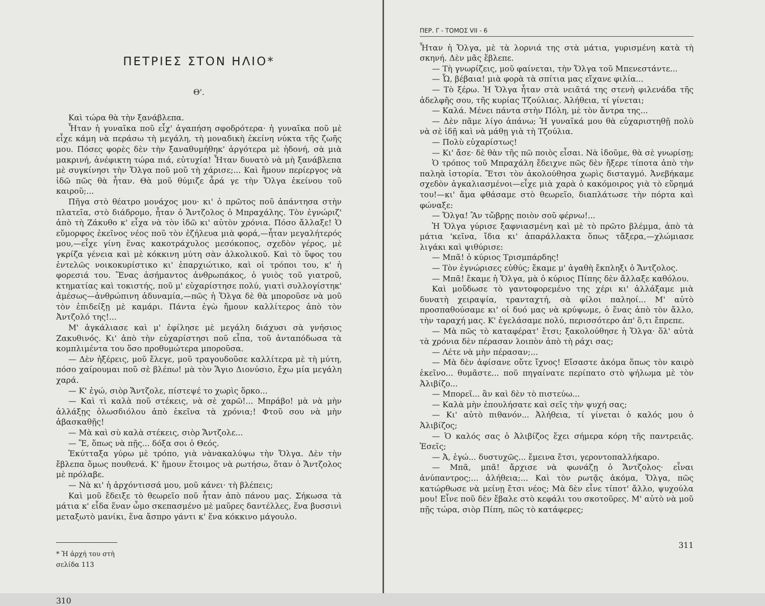ΠΕΤΡΙΕΣ ΣΤΟΝ ΗΛΙΟ*
Θ'.
Καὶ τώρα θὰ τὴν ξανάβλεπα.
Ἦταν ἡ γυναῖκα ποῦ εἶχ' ἀγαπήση σφοδρότερα· ἡ γυναῖκα ποῦ μὲ εἶχε κάμη νὰ περάσω τὴ μεγάλη, τὴ μοναδικὴ ἐκείνη νύκτα τῆς ζωῆς μου. Πόσες φορὲς δὲν τὴν ξαναθυμήθηκ' ἀργότερα μὲ ἡδονή, σὰ μιὰ μακρινή, ἀνέφικτη τώρα πιά, εὐτυχία! Ἦταν δυνατὸ νὰ μὴ ξανάβλεπα μὲ συγκίνησι τὴν Ὄλγα ποῦ μοῦ τὴ χάρισε;... Καὶ ἤμουν περίεργος νὰ ἰδῶ πῶς θὰ ἦταν. Θὰ μοῦ θύμιζε ἆρά γε τὴν Ὄλγα ἐκείνου τοῦ καιροῦ;...
Πῆγα στὸ θέατρο μονάχος μου· κι' ὁ πρῶτος ποῦ ἀπάντησα στὴν πλατεῖα, στὸ διάδρομο, ἦταν ὁ Ἄντζολος ὁ Μπραχάλης. Τὸν ἐγνώριζ' ἀπὸ τὴ Ζάκυθο κ' εἶχα νὰ τὸν ἰδῶ κι' αὐτὸν χρόνια. Πόσο ἄλλαξε! Ὁ εὔμορφος ἐκεῖνος νέος ποῦ τὸν ἐζήλευα μιὰ φορά,—ἦταν μεγαλήτερός μου,—εἶχε γίνη ἕνας κακοτράχυλος μεσόκοπος, σχεδὸν γέρος, μὲ γκρίζα γένεια καὶ μὲ κόκκινη μύτη σὰν ἀλκολικοῦ. Καὶ τὸ ὕφος του ἐντελῶς νοικοκυρίστικο κι' ἐπαρχιώτικο, καὶ οἱ τρόποι του, κ' ἡ φορεσιά του. Ἕνας ἀσήμαντος ἀνθρωπάκος, ὁ γυιὸς τοῦ γιατροῦ, κτηματίας καὶ τοκιστής, ποῦ μ' εὐχαρίστησε πολύ, γιατὶ συλλογίστηκ' ἀμέσως—ἀνθρώπινη ἀδυναμία,—πῶς ἡ Ὄλγα δὲ θὰ μποροῦσε νὰ μοῦ τὸν ἐπιδείξῃ μὲ καμάρι. Πάντα ἐγὼ ἤμουν καλλίτερος ἀπὸ τὸν Ἀντζολό της!...
Μ' ἀγκάλιασε καὶ μ' ἐφίλησε μὲ μεγάλη διάχυσι σὰ γνήσιος Ζακυθινός. Κι' ἀπὸ τὴν εὐχαρίστησι ποῦ εἶπα, τοῦ ἀνταπόδωσα τὰ κομπλιμέντα του ὅσο προθυμώτερα μποροῦσα.
— Δὲν ἠξέρεις, μοῦ ἔλεγε, μοῦ τραγουδοῦσε καλλίτερα μὲ τὴ μύτη, πόσο χαίρουμαι ποῦ σὲ βλέπω! μὰ τὸν Ἅγιο Διονύσιο, ἔχω μία μεγάλη χαρά.
— Κ' ἐγώ, σιὸρ Ἄντζολε, πίστεψέ το χωρὶς ὅρκο...
— Καὶ τὶ καλὰ ποῦ στέκεις, νὰ σὲ χαρῶ!... Μπράβο! μὰ νὰ μὴν ἀλλάξῃς ὁλωσδιόλου ἀπὸ ἐκεῖνα τὰ χρόνια;! Φτοῦ σου νὰ μὴν ἀβασκαθῇς!
— Μὰ καὶ σὺ καλὰ στέκεις, σιὸρ Ἄντζολε...
— Ἔ, ὅπως νὰ πῇς... δόξα σοι ὁ Θεός.
Ἐκύτταξα γύρω μὲ τρόπο, γιὰ νὰνακαλύψω τὴν Ὄλγα. Δὲν τὴν ἔβλεπα ὅμως πουθενά. Κ' ἤμουν ἕτοιμος νὰ ρωτήσω, ὅταν ὁ Ἄντζολος μὲ πρόλαβε.
— Νὰ κι' ἡ ἀρχόντισσά μου, μοῦ κάνει· τὴ βλέπεις;
Καὶ μοῦ ἔδειξε τὸ θεωρεῖο ποῦ ἦταν ἀπὸ πάνου μας. Σήκωσα τὰ μάτια κ' εἶδα ἕναν ὦμο σκεπασμένο μὲ μαῦρες δαντέλλες, ἕνα βυσσινὶ μεταξωτὸ μανίκι, ἕνα ἄσπρο γάντι κ' ἕνα κόκκινο μάγουλο.
* Ἡ ἀρχή του στὴ σελίδα 113
310
ΠΕΡ. Γ - ΤΟΜΟΣ VII - 6
Ἦταν ἡ Ὄλγα, μὲ τὰ λορνιά της στὰ μάτια, γυρισμένη κατὰ τὴ σκηνή. Δὲν μᾶς ἔβλεπε.
— Τὴ γνωρίζεις, μοῦ φαίνεται, τὴν Ὄλγα τοῦ Μπενεστάντε...
— Ὦ, βέβαια! μιὰ φορὰ τὰ σπίτια μας εἴχανε φιλία...
— Τὸ ξέρω. Ἡ Ὄλγα ἦταν στὰ νειᾶτά της στενὴ φιλενάδα τῆς ἀδελφῆς σου, τῆς κυρίας Τζούλιας. Ἀλήθεια, τί γίνεται;
— Καλά. Μένει πάντα στὴν Πόλη, μὲ τὸν ἄντρα της...
— Δὲν πᾶμε λίγο ἀπάνω; Ἡ γυναῖκά μου θὰ εὐχαριστηθῇ πολὺ νὰ σὲ ἰδῇ καὶ νὰ μάθῃ γιὰ τὴ Τζούλια.
— Πολὺ εὐχαρίστως!
— Κι' ἄσε· δὲ θὰν τῆς πῶ ποιὸς εἶσαι. Νὰ ἰδοῦμε, θὰ σὲ γνωρίσῃ;
Ὁ τρόπος τοῦ Μπραχάλη ἔδειχνε πῶς δὲν ἤξερε τίποτα ἀπὸ τὴν παληὰ ἱστορία. Ἔτσι τὸν ἀκολούθησα χωρὶς δισταγμό. Ἀνεβήκαμε σχεδὸν ἀγκαλιασμένοι—εἶχε μιὰ χαρὰ ὁ κακόμοιρος γιὰ τὸ εὕρημά του!—κι' ἅμα φθάσαμε στὸ θεωρεῖο, διαπλάτωσε τὴν πόρτα καὶ φώναξε:
— Ὄλγα! Ἂν τὤβρῃς ποιὸν σοῦ φέρνω!...
Ἡ Ὄλγα γύρισε ξαφνιασμένη καὶ μὲ τὸ πρῶτο βλέμμα, ἀπὸ τὰ μάτια 'κεῖνα, ἴδια κι' ἀπαράλλακτα ὅπως τἄξερα,—χλώμιασε λιγάκι καὶ ψιθύρισε:
— Μπᾶ! ὁ κύριος Τρισμπάρδης!
— Τὸν ἐγνώρισες εὐθύς; ἔκαμε μ' ἀγαθὴ ἔκπληξι ὁ Ἄντζολος.
— Μπᾶ! ἔκαμε ἡ Ὄλγα, μὰ ὁ κύριος Πίπης δὲν ἄλλαξε καθόλου.
Καὶ μοὔδωσε τὸ γαντοφορεμένο της χέρι κι' ἀλλάξαμε μιὰ δυνατὴ χειραψία, τρανταχτή, σὰ φίλοι παληοί... Μ' αὐτὸ προσπαθούσαμε κι' οἱ δυό μας νὰ κρύψωμε, ὁ ἕνας ἀπὸ τὸν ἄλλο, τὴν ταραχή μας. Κ' ἐγελάσαμε πολύ, περισσότερο ἀπ' ὅ,τι ἔπρεπε.
— Μὰ πῶς τὸ καταφέρατ' ἔτσι; ξακολούθησε ἡ Ὄλγα· ὅλ' αὐτὰ τὰ χρόνια δὲν πέρασαν λοιπὸν ἀπὸ τὴ ράχι σας;
— Λέτε νὰ μὴν πέρασαν;...
— Μὰ δὲν ἀφίσανε οὔτε ἴχνος! Εἴσαστε ἀκόμα ὅπως τὸν καιρὸ ἐκεῖνο... θυμᾶστε... ποῦ πηγαίνατε περίπατο στὸ ψήλωμα μὲ τὸν Ἀλιβίζο...
— Μπορεῖ... ἂν καὶ δὲν τὸ πιστεύω...
— Καλὰ μὴν ἐπουλήσατε καὶ σεῖς τὴν ψυχή σας;
— Κι' αὐτὸ πιθανόν... Ἀλήθεια, τί γίνεται ὁ καλός μου ὁ Ἀλιβίζος;
— Ὁ καλός σας ὁ Ἀλιβίζος ἔχει σήμερα κόρη τῆς παντρειᾶς. Ἐσεῖς;
— Ἀ, ἐγώ... δυστυχῶς... ἔμεινα ἔτσι, γεροντοπαλλήκαρο.
— Μπᾶ, μπᾶ! ἄρχισε νὰ φωνάζῃ ὁ Ἄντζολος· εἶναι ἀνύπαντρος;... ἀλήθεια;... Καὶ τὸν ρωτᾷς ἀκόμα, Ὄλγα, πῶς κατώρθωσε νὰ μείνῃ ἔτσι νέος; Μὰ δὲν εἶνε τίποτ' ἄλλο, ψυχούλα μου! Εἶνε ποῦ δὲν ἔβαλε στὸ κεφάλι του σκοτοῦρες. Μ' αὐτὸ νὰ μοῦ πῇς τώρα, σιὸρ Πίπη, πῶς τὸ κατάφερες;
311